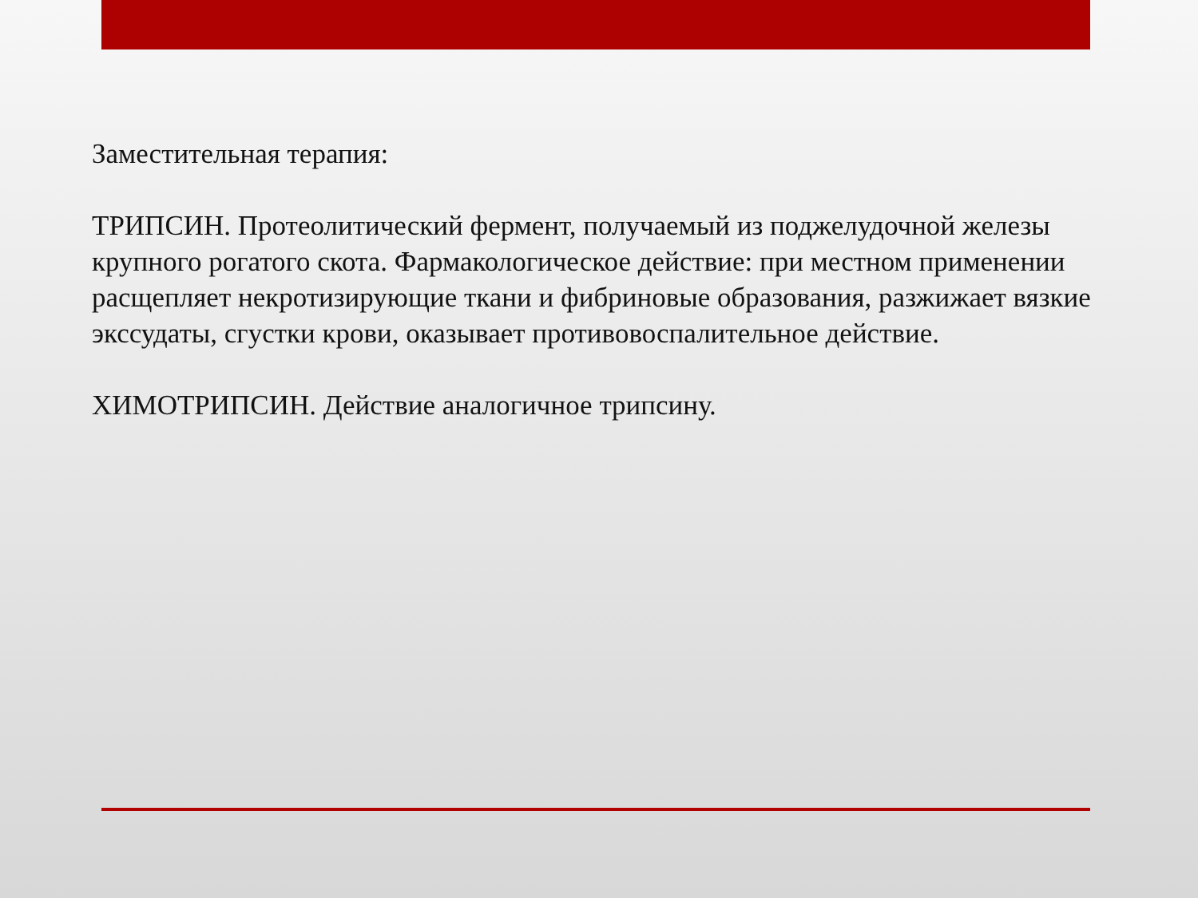Заместительная терапия:
ТРИПСИН. Протеолитический фермент, получаемый из поджелудочной железы крупного рогатого скота. Фармакологическое действие: при местном применении расщепляет некротизирующие ткани и фибриновые образования, разжижает вязкие экссудаты, сгустки крови, оказывает противовоспалительное действие.
ХИМОТРИПСИН. Действие аналогичное трипсину.